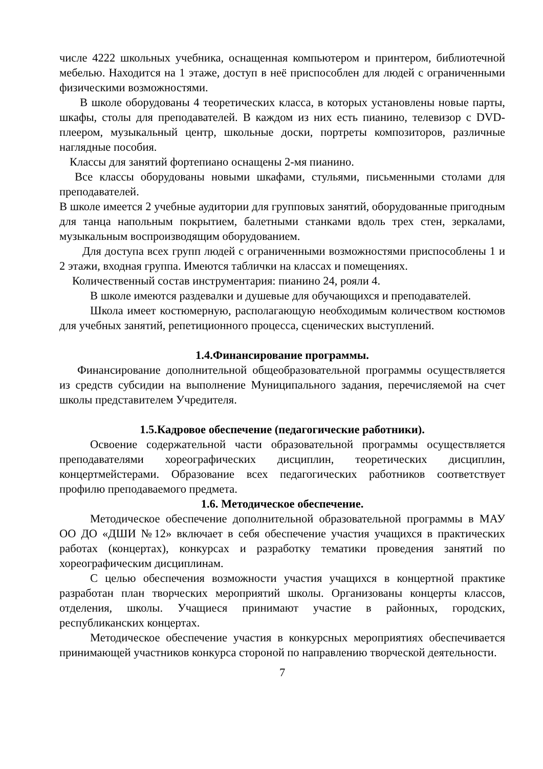числе 4222 школьных учебника, оснащенная компьютером и принтером, библиотечной мебелью. Находится на 1 этаже, доступ в неё приспособлен для людей с ограниченными физическими возможностями.
В школе оборудованы 4 теоретических класса, в которых установлены новые парты, шкафы, столы для преподавателей. В каждом из них есть пианино, телевизор с DVD-плеером, музыкальный центр, школьные доски, портреты композиторов, различные наглядные пособия.
Классы для занятий фортепиано оснащены 2-мя пианино.
Все классы оборудованы новыми шкафами, стульями, письменными столами для преподавателей.
В школе имеется 2 учебные аудитории для групповых занятий, оборудованные пригодным для танца напольным покрытием, балетными станками вдоль трех стен, зеркалами, музыкальным воспроизводящим оборудованием.
Для доступа всех групп людей с ограниченными возможностями приспособлены 1 и 2 этажи, входная группа. Имеются таблички на классах и помещениях.
Количественный состав инструментария: пианино 24, рояли 4.
В школе имеются раздевалки и душевые для обучающихся и преподавателей.
Школа имеет костюмерную, располагающую необходимым количеством костюмов для учебных занятий, репетиционного процесса, сценических выступлений.
1.4.Финансирование программы.
Финансирование дополнительной общеобразовательной программы осуществляется из средств субсидии на выполнение Муниципального задания, перечисляемой на счет школы представителем Учредителя.
1.5.Кадровое обеспечение (педагогические работники).
Освоение содержательной части образовательной программы осуществляется преподавателями хореографических дисциплин, теоретических дисциплин, концертмейстерами. Образование всех педагогических работников соответствует профилю преподаваемого предмета.
1.6. Методическое обеспечение.
Методическое обеспечение дополнительной образовательной программы в МАУ ОО ДО «ДШИ №12» включает в себя обеспечение участия учащихся в практических работах (концертах), конкурсах и разработку тематики проведения занятий по хореографическим дисциплинам.
С целью обеспечения возможности участия учащихся в концертной практике разработан план творческих мероприятий школы. Организованы концерты классов, отделения, школы. Учащиеся принимают участие в районных, городских, республиканских концертах.
Методическое обеспечение участия в конкурсных мероприятиях обеспечивается принимающей участников конкурса стороной по направлению творческой деятельности.
7